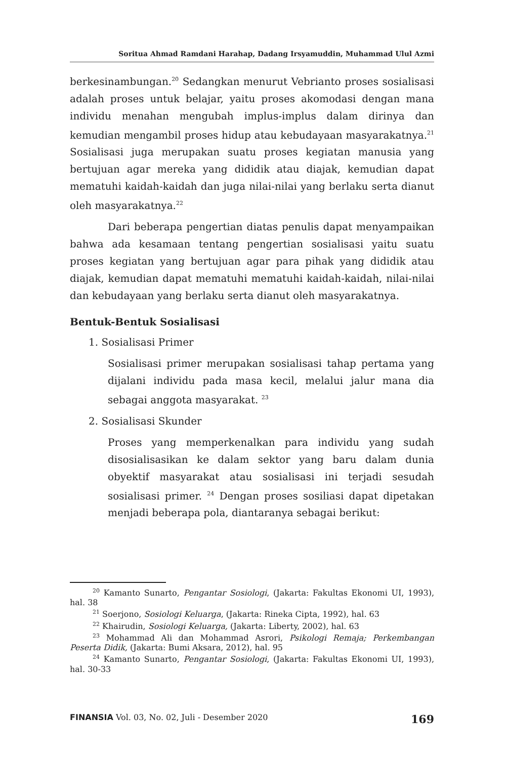Soritua Ahmad Ramdani Harahap, Dadang Irsyamuddin, Muhammad Ulul Azmi
berkesinambungan.<sup>20</sup> Sedangkan menurut Vebrianto proses sosialisasi adalah proses untuk belajar, yaitu proses akomodasi dengan mana individu menahan mengubah implus-implus dalam dirinya dan kemudian mengambil proses hidup atau kebudayaan masyarakatnya.<sup>21</sup> Sosialisasi juga merupakan suatu proses kegiatan manusia yang bertujuan agar mereka yang dididik atau diajak, kemudian dapat mematuhi kaidah-kaidah dan juga nilai-nilai yang berlaku serta dianut oleh masyarakatnya.<sup>22</sup>
Dari beberapa pengertian diatas penulis dapat menyampaikan bahwa ada kesamaan tentang pengertian sosialisasi yaitu suatu proses kegiatan yang bertujuan agar para pihak yang dididik atau diajak, kemudian dapat mematuhi mematuhi kaidah-kaidah, nilai-nilai dan kebudayaan yang berlaku serta dianut oleh masyarakatnya.
Bentuk-Bentuk Sosialisasi
1. Sosialisasi Primer
Sosialisasi primer merupakan sosialisasi tahap pertama yang dijalani individu pada masa kecil, melalui jalur mana dia sebagai anggota masyarakat. <sup>23</sup>
2. Sosialisasi Skunder
Proses yang memperkenalkan para individu yang sudah disosialisasikan ke dalam sektor yang baru dalam dunia obyektif masyarakat atau sosialisasi ini terjadi sesudah sosialisasi primer. <sup>24</sup> Dengan proses sosiliasi dapat dipetakan menjadi beberapa pola, diantaranya sebagai berikut:
<sup>20</sup> Kamanto Sunarto, Pengantar Sosiologi, (Jakarta: Fakultas Ekonomi UI, 1993), hal. 38
<sup>21</sup> Soerjono, Sosiologi Keluarga, (Jakarta: Rineka Cipta, 1992), hal. 63
<sup>22</sup> Khairudin, Sosiologi Keluarga, (Jakarta: Liberty, 2002), hal. 63
<sup>23</sup> Mohammad Ali dan Mohammad Asrori, Psikologi Remaja; Perkembangan Peserta Didik, (Jakarta: Bumi Aksara, 2012), hal. 95
<sup>24</sup> Kamanto Sunarto, Pengantar Sosiologi, (Jakarta: Fakultas Ekonomi UI, 1993), hal. 30-33
FINANSIA Vol. 03, No. 02, Juli - Desember 2020 169